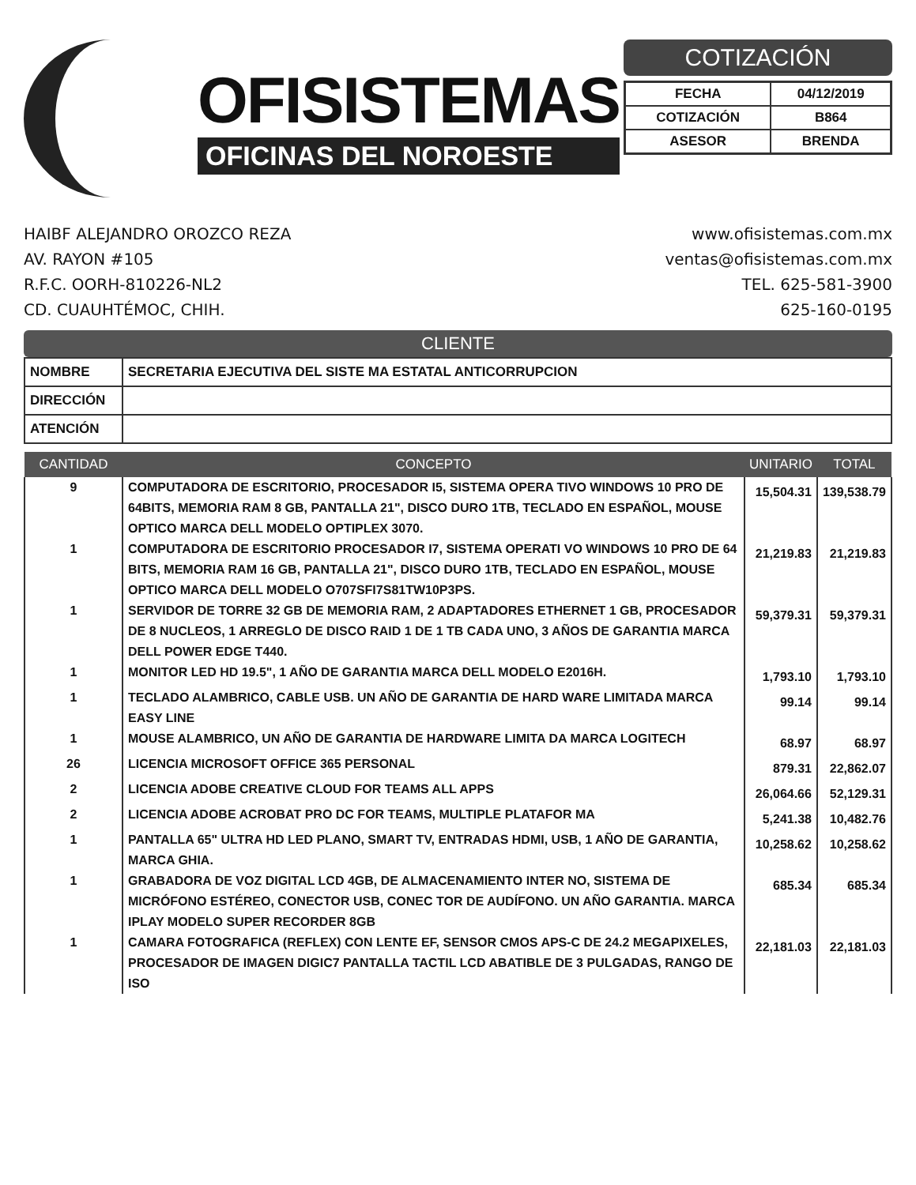OFISISTEMAS
OFICINAS DEL NOROESTE
COTIZACIÓN
| FECHA | 04/12/2019 |
| COTIZACIÓN | B864 |
| ASESOR | BRENDA |
HAIBF ALEJANDRO OROZCO REZA
AV. RAYON #105
R.F.C. OORH-810226-NL2
CD. CUAUHTÉMOC, CHIH.
www.ofisistemas.com.mx
ventas@ofisistemas.com.mx
TEL. 625-581-3900
625-160-0195
CLIENTE
| NOMBRE | SECRETARIA EJECUTIVA DEL SISTE MA ESTATAL ANTICORRUPCION |
| DIRECCIÓN | |
| ATENCIÓN | |
| CANTIDAD | CONCEPTO | UNITARIO | TOTAL |
| --- | --- | --- | --- |
| 9 | COMPUTADORA DE ESCRITORIO, PROCESADOR I5, SISTEMA OPERA TIVO WINDOWS 10 PRO DE 64BITS, MEMORIA RAM 8 GB, PANTALLA 21", DISCO DURO 1TB, TECLADO EN ESPAÑOL, MOUSE OPTICO MARCA DELL MODELO OPTIPLEX 3070. | 15,504.31 | 139,538.79 |
| 1 | COMPUTADORA DE ESCRITORIO PROCESADOR I7, SISTEMA OPERATI VO WINDOWS 10 PRO DE 64 BITS, MEMORIA RAM 16 GB, PANTALLA 21", DISCO DURO 1TB, TECLADO EN ESPAÑOL, MOUSE OPTICO MARCA DELL MODELO O707SFI7S81TW10P3PS. | 21,219.83 | 21,219.83 |
| 1 | SERVIDOR DE TORRE 32 GB DE MEMORIA RAM, 2 ADAPTADORES ETHERNET 1 GB, PROCESADOR DE 8 NUCLEOS, 1 ARREGLO DE DISCO RAID 1 DE 1 TB CADA UNO, 3 AÑOS DE GARANTIA MARCA DELL POWER EDGE T440. | 59,379.31 | 59,379.31 |
| 1 | MONITOR LED HD 19.5", 1 AÑO DE GARANTIA MARCA DELL MODELO E2016H. | 1,793.10 | 1,793.10 |
| 1 | TECLADO ALAMBRICO, CABLE USB. UN AÑO DE GARANTIA DE HARD WARE LIMITADA MARCA EASY LINE | 99.14 | 99.14 |
| 1 | MOUSE ALAMBRICO, UN AÑO DE GARANTIA DE HARDWARE LIMITA DA MARCA LOGITECH | 68.97 | 68.97 |
| 26 | LICENCIA MICROSOFT OFFICE 365 PERSONAL | 879.31 | 22,862.07 |
| 2 | LICENCIA ADOBE CREATIVE CLOUD FOR TEAMS ALL APPS | 26,064.66 | 52,129.31 |
| 2 | LICENCIA ADOBE ACROBAT PRO DC FOR TEAMS, MULTIPLE PLATAFOR MA | 5,241.38 | 10,482.76 |
| 1 | PANTALLA 65" ULTRA HD LED PLANO, SMART TV, ENTRADAS HDMI, USB, 1 AÑO DE GARANTIA, MARCA GHIA. | 10,258.62 | 10,258.62 |
| 1 | GRABADORA DE VOZ DIGITAL LCD 4GB, DE ALMACENAMIENTO INTER NO, SISTEMA DE MICRÓFONO ESTÉREO, CONECTOR USB, CONEC TOR DE AUDÍFONO. UN AÑO GARANTIA. MARCA IPLAY MODELO SUPER RECORDER 8GB | 685.34 | 685.34 |
| 1 | CAMARA FOTOGRAFICA (REFLEX) CON LENTE EF, SENSOR CMOS APS-C DE 24.2 MEGAPIXELES, PROCESADOR DE IMAGEN DIGIC7 PANTALLA TACTIL LCD ABATIBLE DE 3 PULGADAS, RANGO DE ISO | 22,181.03 | 22,181.03 |